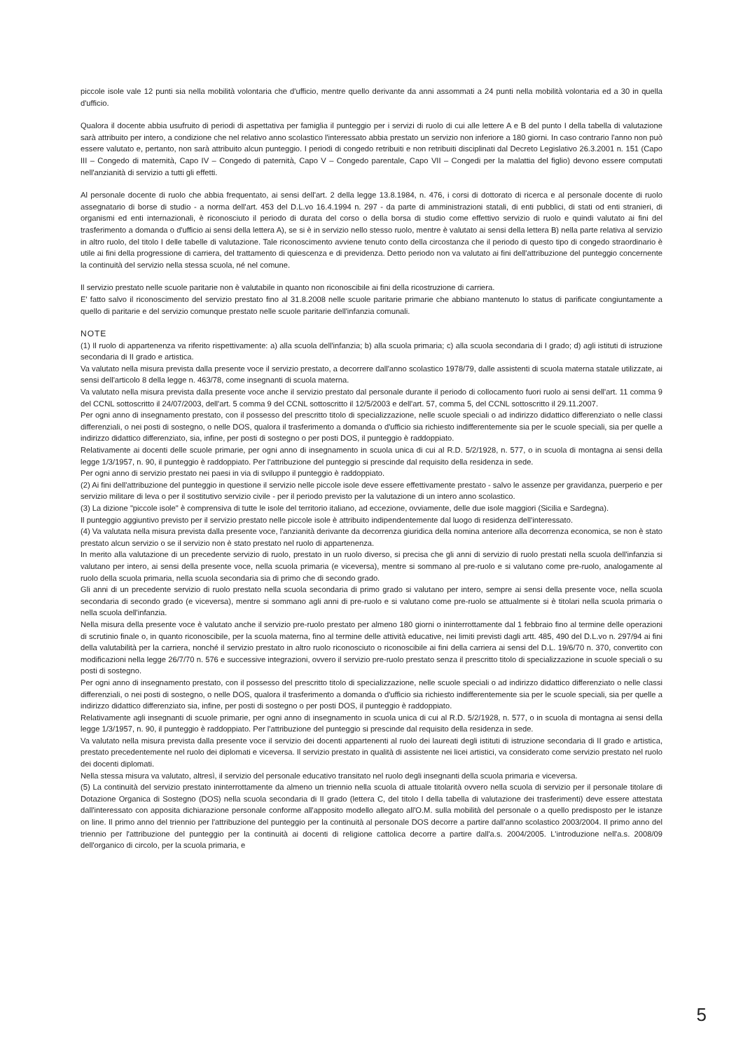piccole isole vale 12 punti sia nella mobilità volontaria che d'ufficio, mentre quello derivante da anni assommati a 24 punti nella mobilità volontaria ed a 30 in quella d'ufficio.
Qualora il docente abbia usufruito di periodi di aspettativa per famiglia il punteggio per i servizi di ruolo di cui alle lettere A e B del punto I della tabella di valutazione sarà attribuito per intero, a condizione che nel relativo anno scolastico l'interessato abbia prestato un servizio non inferiore a 180 giorni. In caso contrario l'anno non può essere valutato e, pertanto, non sarà attribuito alcun punteggio. I periodi di congedo retribuiti e non retribuiti disciplinati dal Decreto Legislativo 26.3.2001 n. 151 (Capo III – Congedo di maternità, Capo IV – Congedo di paternità, Capo V – Congedo parentale, Capo VII – Congedi per la malattia del figlio) devono essere computati nell'anzianità di servizio a tutti gli effetti.
Al personale docente di ruolo che abbia frequentato, ai sensi dell'art. 2 della legge 13.8.1984, n. 476, i corsi di dottorato di ricerca e al personale docente di ruolo assegnatario di borse di studio - a norma dell'art. 453 del D.L.vo 16.4.1994 n. 297 - da parte di amministrazioni statali, di enti pubblici, di stati od enti stranieri, di organismi ed enti internazionali, è riconosciuto il periodo di durata del corso o della borsa di studio come effettivo servizio di ruolo e quindi valutato ai fini del trasferimento a domanda o d'ufficio ai sensi della lettera A), se si è in servizio nello stesso ruolo, mentre è valutato ai sensi della lettera B) nella parte relativa al servizio in altro ruolo, del titolo I delle tabelle di valutazione. Tale riconoscimento avviene tenuto conto della circostanza che il periodo di questo tipo di congedo straordinario è utile ai fini della progressione di carriera, del trattamento di quiescenza e di previdenza. Detto periodo non va valutato ai fini dell'attribuzione del punteggio concernente la continuità del servizio nella stessa scuola, né nel comune.
Il servizio prestato nelle scuole paritarie non è valutabile in quanto non riconoscibile ai fini della ricostruzione di carriera.
E' fatto salvo il riconoscimento del servizio prestato fino al 31.8.2008 nelle scuole paritarie primarie che abbiano mantenuto lo status di parificate congiuntamente a quello di paritarie e del servizio comunque prestato nelle scuole paritarie dell'infanzia comunali.
NOTE
(1) Il ruolo di appartenenza va riferito rispettivamente: a) alla scuola dell'infanzia; b) alla scuola primaria; c) alla scuola secondaria di I grado; d) agli istituti di istruzione secondaria di II grado e artistica.
Va valutato nella misura prevista dalla presente voce il servizio prestato, a decorrere dall'anno scolastico 1978/79, dalle assistenti di scuola materna statale utilizzate, ai sensi dell'articolo 8 della legge n. 463/78, come insegnanti di scuola materna.
Va valutato nella misura prevista dalla presente voce anche il servizio prestato dal personale durante il periodo di collocamento fuori ruolo ai sensi dell'art. 11 comma 9 del CCNL sottoscritto il 24/07/2003, dell'art. 5 comma 9 del CCNL sottoscritto il 12/5/2003 e dell'art. 57, comma 5, del CCNL sottoscritto il 29.11.2007.
Per ogni anno di insegnamento prestato, con il possesso del prescritto titolo di specializzazione, nelle scuole speciali o ad indirizzo didattico differenziato o nelle classi differenziali, o nei posti di sostegno, o nelle DOS, qualora il trasferimento a domanda o d'ufficio sia richiesto indifferentemente sia per le scuole speciali, sia per quelle a indirizzo didattico differenziato, sia, infine, per posti di sostegno o per posti DOS, il punteggio è raddoppiato.
Relativamente ai docenti delle scuole primarie, per ogni anno di insegnamento in scuola unica di cui al R.D. 5/2/1928, n. 577, o in scuola di montagna ai sensi della legge 1/3/1957, n. 90, il punteggio è raddoppiato. Per l'attribuzione del punteggio si prescinde dal requisito della residenza in sede.
Per ogni anno di servizio prestato nei paesi in via di sviluppo il punteggio è raddoppiato.
(2) Ai fini dell'attribuzione del punteggio in questione il servizio nelle piccole isole deve essere effettivamente prestato - salvo le assenze per gravidanza, puerperio e per servizio militare di leva o per il sostitutivo servizio civile - per il periodo previsto per la valutazione di un intero anno scolastico.
(3) La dizione "piccole isole" è comprensiva di tutte le isole del territorio italiano, ad eccezione, ovviamente, delle due isole maggiori (Sicilia e Sardegna).
Il punteggio aggiuntivo previsto per il servizio prestato nelle piccole isole è attribuito indipendentemente dal luogo di residenza dell'interessato.
(4) Va valutata nella misura prevista dalla presente voce, l'anzianità derivante da decorrenza giuridica della nomina anteriore alla decorrenza economica, se non è stato prestato alcun servizio o se il servizio non è stato prestato nel ruolo di appartenenza.
In merito alla valutazione di un precedente servizio di ruolo, prestato in un ruolo diverso, si precisa che gli anni di servizio di ruolo prestati nella scuola dell'infanzia si valutano per intero, ai sensi della presente voce, nella scuola primaria (e viceversa), mentre si sommano al pre-ruolo e si valutano come pre-ruolo, analogamente al ruolo della scuola primaria, nella scuola secondaria sia di primo che di secondo grado.
Gli anni di un precedente servizio di ruolo prestato nella scuola secondaria di primo grado si valutano per intero, sempre ai sensi della presente voce, nella scuola secondaria di secondo grado (e viceversa), mentre si sommano agli anni di pre-ruolo e si valutano come pre-ruolo se attualmente si è titolari nella scuola primaria o nella scuola dell'infanzia.
Nella misura della presente voce è valutato anche il servizio pre-ruolo prestato per almeno 180 giorni o ininterrottamente dal 1 febbraio fino al termine delle operazioni di scrutinio finale o, in quanto riconoscibile, per la scuola materna, fino al termine delle attività educative, nei limiti previsti dagli artt. 485, 490 del D.L.vo n. 297/94 ai fini della valutabilità per la carriera, nonché il servizio prestato in altro ruolo riconosciuto o riconoscibile ai fini della carriera ai sensi del D.L. 19/6/70 n. 370, convertito con modificazioni nella legge 26/7/70 n. 576 e successive integrazioni, ovvero il servizio pre-ruolo prestato senza il prescritto titolo di specializzazione in scuole speciali o su posti di sostegno.
Per ogni anno di insegnamento prestato, con il possesso del prescritto titolo di specializzazione, nelle scuole speciali o ad indirizzo didattico differenziato o nelle classi differenziali, o nei posti di sostegno, o nelle DOS, qualora il trasferimento a domanda o d'ufficio sia richiesto indifferentemente sia per le scuole speciali, sia per quelle a indirizzo didattico differenziato sia, infine, per posti di sostegno o per posti DOS, il punteggio è raddoppiato.
Relativamente agli insegnanti di scuole primarie, per ogni anno di insegnamento in scuola unica di cui al R.D. 5/2/1928, n. 577, o in scuola di montagna ai sensi della legge 1/3/1957, n. 90, il punteggio è raddoppiato. Per l'attribuzione del punteggio si prescinde dal requisito della residenza in sede.
Va valutato nella misura prevista dalla presente voce il servizio dei docenti appartenenti al ruolo dei laureati degli istituti di istruzione secondaria di II grado e artistica, prestato precedentemente nel ruolo dei diplomati e viceversa. Il servizio prestato in qualità di assistente nei licei artistici, va considerato come servizio prestato nel ruolo dei docenti diplomati.
Nella stessa misura va valutato, altresì, il servizio del personale educativo transitato nel ruolo degli insegnanti della scuola primaria e viceversa.
(5) La continuità del servizio prestato ininterrottamente da almeno un triennio nella scuola di attuale titolarità ovvero nella scuola di servizio per il personale titolare di Dotazione Organica di Sostegno (DOS) nella scuola secondaria di II grado (lettera C, del titolo I della tabella di valutazione dei trasferimenti) deve essere attestata dall'interessato con apposita dichiarazione personale conforme all'apposito modello allegato all'O.M. sulla mobilità del personale o a quello predisposto per le istanze on line. Il primo anno del triennio per l'attribuzione del punteggio per la continuità al personale DOS decorre a partire dall'anno scolastico 2003/2004. Il primo anno del triennio per l'attribuzione del punteggio per la continuità ai docenti di religione cattolica decorre a partire dall'a.s. 2004/2005. L'introduzione nell'a.s. 2008/09 dell'organico di circolo, per la scuola primaria, e
5